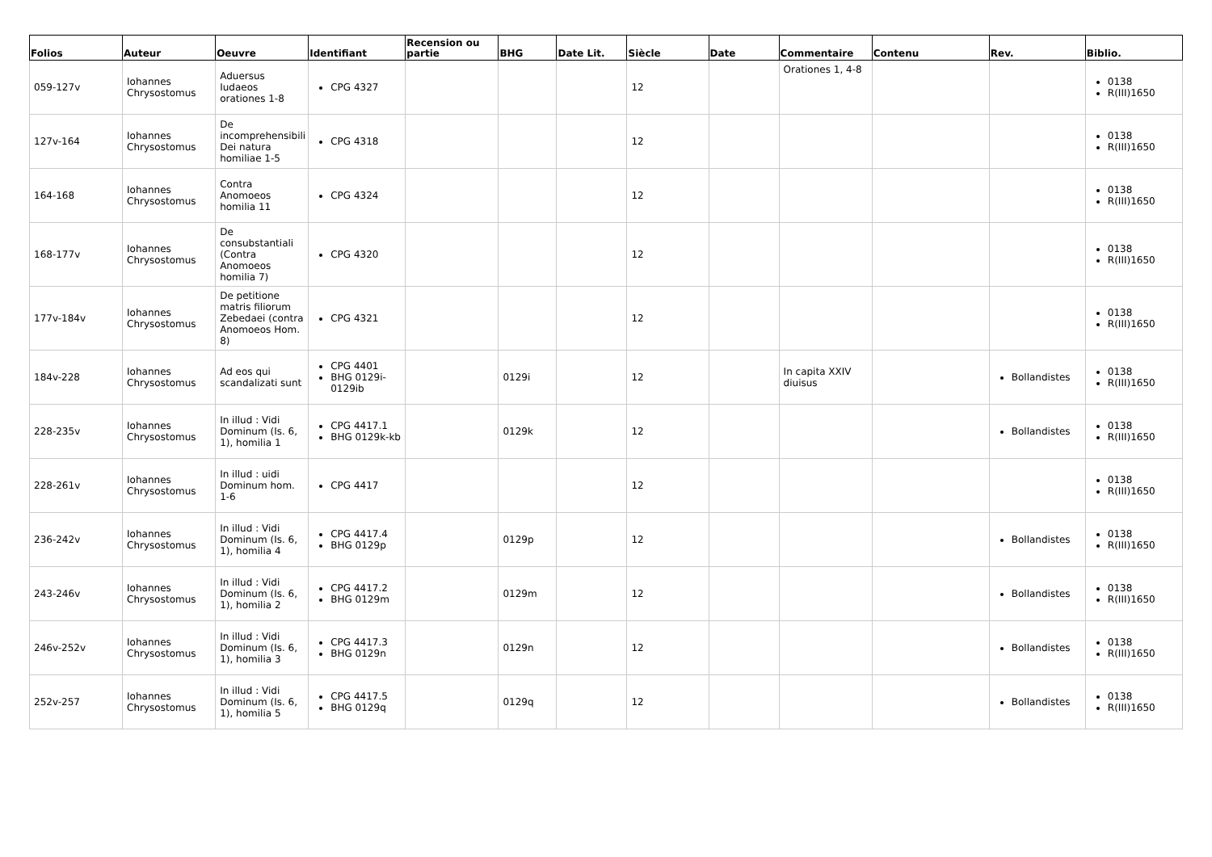| Folios | Auteur | Oeuvre | Identifiant | Recension ou partie | BHG | Date Lit. | Siècle | Date | Commentaire | Contenu | Rev. | Biblio. |
| --- | --- | --- | --- | --- | --- | --- | --- | --- | --- | --- | --- | --- |
| 059-127v | Iohannes Chrysostomus | Aduersus Iudaeos orationes 1-8 | CPG 4327 | | | | 12 | | Orationes 1, 4-8 | | | 0138 R(III)1650 |
| 127v-164 | Iohannes Chrysostomus | De incomprehensibili Dei natura homiliae 1-5 | CPG 4318 | | | | 12 | | | | | 0138 R(III)1650 |
| 164-168 | Iohannes Chrysostomus | Contra Anomoeos homilia 11 | CPG 4324 | | | | 12 | | | | | 0138 R(III)1650 |
| 168-177v | Iohannes Chrysostomus | De consubstantiali (Contra Anomoeos homilia 7) | CPG 4320 | | | | 12 | | | | | 0138 R(III)1650 |
| 177v-184v | Iohannes Chrysostomus | De petitione matris filiorum Zebedaei (contra Anomoeos Hom. 8) | CPG 4321 | | | | 12 | | | | | 0138 R(III)1650 |
| 184v-228 | Iohannes Chrysostomus | Ad eos qui scandalizati sunt | CPG 4401 BHG 0129i-0129ib | | 0129i | | 12 | | In capita XXIV diuisus | | Bollandistes | 0138 R(III)1650 |
| 228-235v | Iohannes Chrysostomus | In illud : Vidi Dominum (Is. 6, 1), homilia 1 | CPG 4417.1 BHG 0129k-kb | | 0129k | | 12 | | | | Bollandistes | 0138 R(III)1650 |
| 228-261v | Iohannes Chrysostomus | In illud : uidi Dominum hom. 1-6 | CPG 4417 | | | | 12 | | | | | 0138 R(III)1650 |
| 236-242v | Iohannes Chrysostomus | In illud : Vidi Dominum (Is. 6, 1), homilia 4 | CPG 4417.4 BHG 0129p | | 0129p | | 12 | | | | Bollandistes | 0138 R(III)1650 |
| 243-246v | Iohannes Chrysostomus | In illud : Vidi Dominum (Is. 6, 1), homilia 2 | CPG 4417.2 BHG 0129m | | 0129m | | 12 | | | | Bollandistes | 0138 R(III)1650 |
| 246v-252v | Iohannes Chrysostomus | In illud : Vidi Dominum (Is. 6, 1), homilia 3 | CPG 4417.3 BHG 0129n | | 0129n | | 12 | | | | Bollandistes | 0138 R(III)1650 |
| 252v-257 | Iohannes Chrysostomus | In illud : Vidi Dominum (Is. 6, 1), homilia 5 | CPG 4417.5 BHG 0129q | | 0129q | | 12 | | | | Bollandistes | 0138 R(III)1650 |